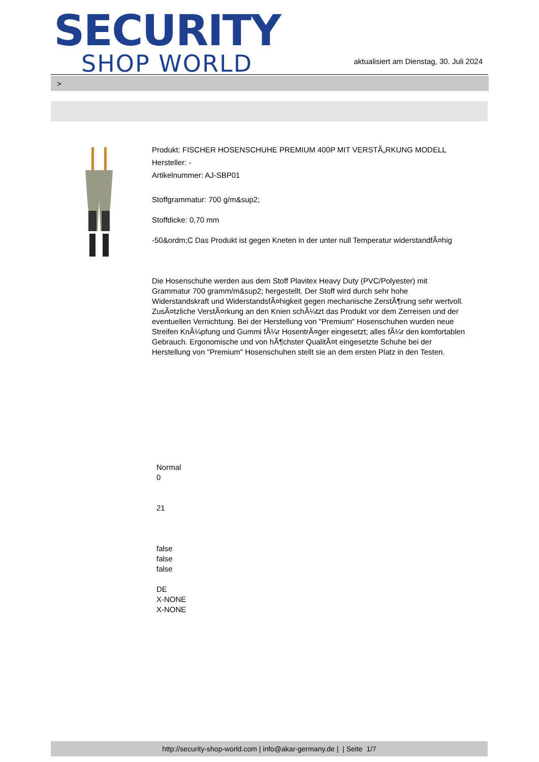SECURITY
SHOP WORLD
aktualisiert am Dienstag, 30. Juli 2024
>
Produkt: FISCHER HOSENSCHUHE PREMIUM 400P MIT VERSTÃ„RKUNG MODELL
Hersteller: -
Artikelnummer: AJ-SBP01
Stoffgrammatur: 700 g/m&sup2;
Stoffdicke: 0,70 mm
-50&ordm;C Das Produkt ist gegen Kneten in der unter null Temperatur widerstandfÃ¤hig
Die Hosenschuhe werden aus dem Stoff Plavitex Heavy Duty (PVC/Polyester) mit Grammatur 700 gramm/m&sup2; hergestellt. Der Stoff wird durch sehr hohe Widerstandskraft und WiderstandsfÃ¤higkeit gegen mechanische ZerstÃ¶rung sehr wertvoll. ZusÃ¤tzliche VerstÃ¤rkung an den Knien schÃ¼tzt das Produkt vor dem Zerreisen und der eventuellen Vernichtung. Bei der Herstellung von "Premium" Hosenschuhen wurden neue Streifen KnÃ¼pfung und Gummi fÃ¼r HosentrÃ¤ger eingesetzt; alles fÃ¼r den komfortablen Gebrauch. Ergonomische und von hÃ¶chster QualitÃ¤t eingesetzte Schuhe bei der Herstellung von "Premium" Hosenschuhen stellt sie an dem ersten Platz in den Testen.
Normal
0
21
false
false
false
DE
X-NONE
X-NONE
http://security-shop-world.com | info@akar-germany.de | | Seite 1/7